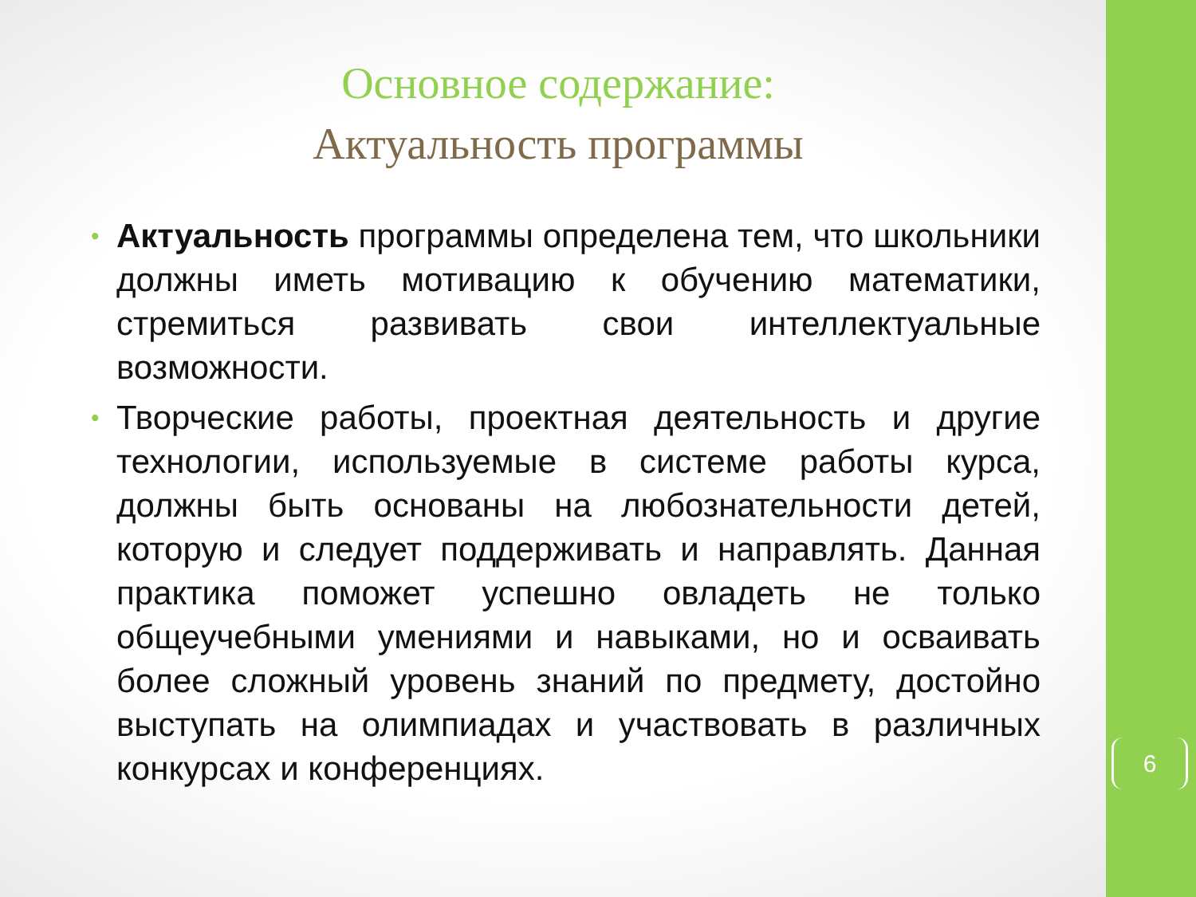Основное содержание:
Актуальность программы
• Актуальность программы определена тем, что школьники должны иметь мотивацию к обучению математики, стремиться развивать свои интеллектуальные возможности.
• Творческие работы, проектная деятельность и другие технологии, используемые в системе работы курса, должны быть основаны на любознательности детей, которую и следует поддерживать и направлять. Данная практика поможет успешно овладеть не только общеучебными умениями и навыками, но и осваивать более сложный уровень знаний по предмету, достойно выступать на олимпиадах и участвовать в различных конкурсах и конференциях.
6